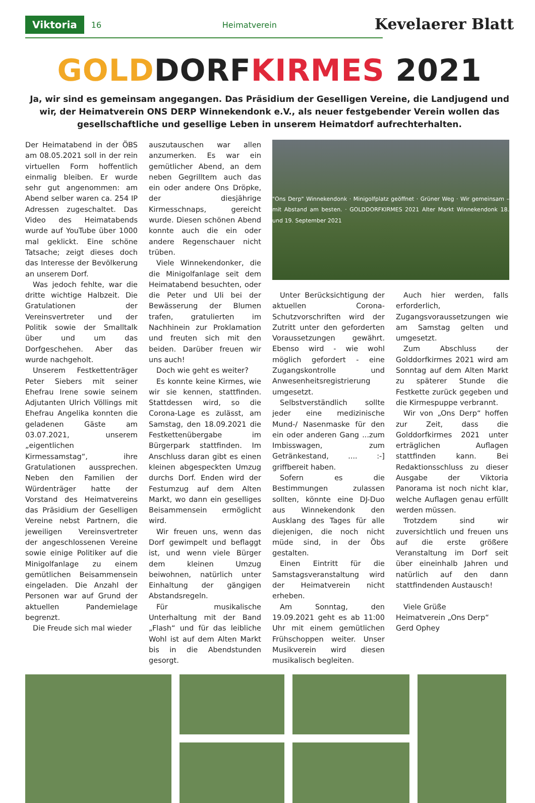Viktoria 16 Heimatverein
Kevelaerer Blatt
GOLDDORFKIRMES 2021
Ja, wir sind es gemeinsam angegangen. Das Präsidium der Geselligen Vereine, die Landjugend und wir, der Heimatverein ONS DERP Winnekendonk e.V., als neuer festgebender Verein wollen das gesellschaftliche und gesellige Leben in unserem Heimatdorf aufrechterhalten.
Der Heimatabend in der ÖBS am 08.05.2021 soll in der rein virtuellen Form hoffentlich einmalig bleiben. Er wurde sehr gut angenommen: am Abend selber waren ca. 254 IP Adressen zugeschaltet. Das Video des Heimatabends wurde auf YouTube über 1000 mal geklickt. Eine schöne Tatsache; zeigt dieses doch das Interesse der Bevölkerung an unserem Dorf.
Was jedoch fehlte, war die dritte wichtige Halbzeit. Die Gratulationen der Vereinsvertreter und der Politik sowie der Smalltalk über und um das Dorfgeschehen. Aber das wurde nachgeholt.
Unserem Festkettenträger Peter Siebers mit seiner Ehefrau Irene sowie seinem Adjutanten Ulrich Völlings mit Ehefrau Angelika konnten die geladenen Gäste am 03.07.2021, unserem „eigentlichen Kirmessamstag“, ihre Gratulationen aussprechen. Neben den Familien der Würdenträger hatte der Vorstand des Heimatvereins das Präsidium der Geselligen Vereine nebst Partnern, die jeweiligen Vereinsvertreter der angeschlossenen Vereine sowie einige Politiker auf die Minigolfanlage zu einem gemütlichen Beisammensein eingeladen. Die Anzahl der Personen war auf Grund der aktuellen Pandemielage begrenzt.
Die Freude sich mal wieder
auszutauschen war allen anzumerken. Es war ein gemütlicher Abend, an dem neben Gegrilltem auch das ein oder andere Ons Dröpke, der diesjährige Kirmesschnaps, gereicht wurde. Diesen schönen Abend konnte auch die ein oder andere Regenschauer nicht trüben.
Viele Winnekendonker, die die Minigolfanlage seit dem Heimatabend besuchten, oder die Peter und Uli bei der Bewässerung der Blumen trafen, gratulierten im Nachhinein zur Proklamation und freuten sich mit den beiden. Darüber freuen wir uns auch!
Doch wie geht es weiter?
Es konnte keine Kirmes, wie wir sie kennen, stattfinden. Stattdessen wird, so die Corona-Lage es zulässt, am Samstag, den 18.09.2021 die Festkettenübergabe im Bürgerpark stattfinden. Im Anschluss daran gibt es einen kleinen abgespeckten Umzug durchs Dorf. Enden wird der Festumzug auf dem Alten Markt, wo dann ein geselliges Beisammensein ermöglicht wird.
Wir freuen uns, wenn das Dorf gewimpelt und beflaggt ist, und wenn viele Bürger dem kleinen Umzug beiwohnen, natürlich unter Einhaltung der gängigen Abstandsregeln.
Für musikalische Unterhaltung mit der Band „Flash“ und für das leibliche Wohl ist auf dem Alten Markt bis in die Abendstunden gesorgt.
"Ons Derp" Winnekendonk · Minigolfplatz geöffnet · Grüner Weg · Wir gemeinsam – mit Abstand am besten. · GOLDDORFKIRMES 2021 Alter Markt Winnekendonk 18. und 19. September 2021
Unter Berücksichtigung der aktuellen Corona-Schutzvorschriften wird der Zutritt unter den geforderten Voraussetzungen gewährt. Ebenso wird - wie wohl möglich gefordert - eine Zugangskontrolle und Anwesenheitsregistrierung umgesetzt.
Selbstverständlich sollte jeder eine medizinische Mund-/ Nasenmaske für den ein oder anderen Gang ...zum Imbisswagen, zum Getränkestand, .... :-] griffbereit haben.
Sofern es die Bestimmungen zulassen sollten, könnte eine DJ-Duo aus Winnekendonk den Ausklang des Tages für alle diejenigen, die noch nicht müde sind, in der Öbs gestalten.
Einen Eintritt für die Samstagsveranstaltung wird der Heimatverein nicht erheben.
Am Sonntag, den 19.09.2021 geht es ab 11:00 Uhr mit einem gemütlichen Frühschoppen weiter. Unser Musikverein wird diesen musikalisch begleiten.
Auch hier werden, falls erforderlich, Zugangsvoraussetzungen wie am Samstag gelten und umgesetzt.
Zum Abschluss der Golddorfkirmes 2021 wird am Sonntag auf dem Alten Markt zu späterer Stunde die Festkette zurück gegeben und die Kirmespuppe verbrannt.
Wir von „Ons Derp“ hoffen zur Zeit, dass die Golddorfkirmes 2021 unter erträglichen Auflagen stattfinden kann. Bei Redaktionsschluss zu dieser Ausgabe der Viktoria Panorama ist noch nicht klar, welche Auflagen genau erfüllt werden müssen.
Trotzdem sind wir zuversichtlich und freuen uns auf die erste größere Veranstaltung im Dorf seit über eineinhalb Jahren und natürlich auf den dann stattfindenden Austausch!
Viele Grüße
Heimatverein „Ons Derp“
Gerd Ophey